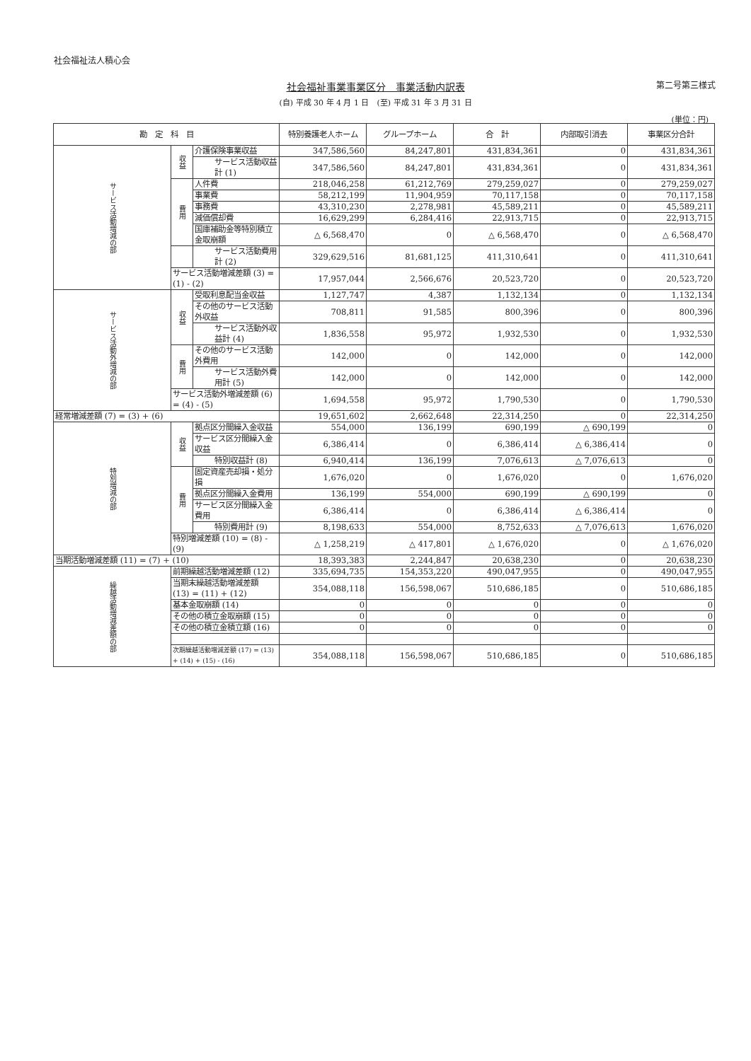社会福祉法人積心会
社会福祉事業事業区分　事業活動内訳表 第二号第三様式
(自) 平成 30 年 4 月 1 日　(至) 平成 31 年 3 月 31 日
(単位：円)
| 勘 定 科 目 | | | 特別養護老人ホーム | グループホーム | 合 計 | 内部取引消去 | 事業区分合計 |
| --- | --- | --- | --- | --- | --- | --- | --- |
| サービス活動増減の部 | 収益 | 介護保険事業収益 | 347,586,560 | 84,247,801 | 431,834,361 | 0 | 431,834,361 |
| | | サービス活動収益計 (1) | 347,586,560 | 84,247,801 | 431,834,361 | 0 | 431,834,361 |
| | 費用 | 人件費 | 218,046,258 | 61,212,769 | 279,259,027 | 0 | 279,259,027 |
| | | 事業費 | 58,212,199 | 11,904,959 | 70,117,158 | 0 | 70,117,158 |
| | | 事務費 | 43,310,230 | 2,278,981 | 45,589,211 | 0 | 45,589,211 |
| | | 減価償却費 | 16,629,299 | 6,284,416 | 22,913,715 | 0 | 22,913,715 |
| | | 国庫補助金等特別積立金取崩額 | △ 6,568,470 | 0 | △ 6,568,470 | 0 | △ 6,568,470 |
| | | サービス活動費用計 (2) | 329,629,516 | 81,681,125 | 411,310,641 | 0 | 411,310,641 |
| | サービス活動増減差額 (3) = (1) - (2) | | 17,957,044 | 2,566,676 | 20,523,720 | 0 | 20,523,720 |
| サービス活動外増減の部 | 収益 | 受取利息配当金収益 | 1,127,747 | 4,387 | 1,132,134 | 0 | 1,132,134 |
| | | その他のサービス活動外収益 | 708,811 | 91,585 | 800,396 | 0 | 800,396 |
| | | サービス活動外収益計 (4) | 1,836,558 | 95,972 | 1,932,530 | 0 | 1,932,530 |
| | 費用 | その他のサービス活動外費用 | 142,000 | 0 | 142,000 | 0 | 142,000 |
| | | サービス活動外費用計 (5) | 142,000 | 0 | 142,000 | 0 | 142,000 |
| | サービス活動外増減差額 (6) = (4) - (5) | | 1,694,558 | 95,972 | 1,790,530 | 0 | 1,790,530 |
| 経常増減差額 (7) = (3) + (6) | | | 19,651,602 | 2,662,648 | 22,314,250 | 0 | 22,314,250 |
| 特別増減の部 | 収益 | 拠点区分間繰入金収益 | 554,000 | 136,199 | 690,199 | △ 690,199 | 0 |
| | | サービス区分間繰入金収益 | 6,386,414 | 0 | 6,386,414 | △ 6,386,414 | 0 |
| | | 特別収益計 (8) | 6,940,414 | 136,199 | 7,076,613 | △ 7,076,613 | 0 |
| | 費用 | 固定資産売却損・処分損 | 1,676,020 | 0 | 1,676,020 | 0 | 1,676,020 |
| | | 拠点区分間繰入金費用 | 136,199 | 554,000 | 690,199 | △ 690,199 | 0 |
| | | サービス区分間繰入金費用 | 6,386,414 | 0 | 6,386,414 | △ 6,386,414 | 0 |
| | | 特別費用計 (9) | 8,198,633 | 554,000 | 8,752,633 | △ 7,076,613 | 1,676,020 |
| | 特別増減差額 (10) = (8) - (9) | | △ 1,258,219 | △ 417,801 | △ 1,676,020 | 0 | △ 1,676,020 |
| 当期活動増減差額 (11) = (7) + (10) | | | 18,393,383 | 2,244,847 | 20,638,230 | 0 | 20,638,230 |
| 繰越活動増減差額の部 | 前期繰越活動増減差額 (12) | | 335,694,735 | 154,353,220 | 490,047,955 | 0 | 490,047,955 |
| | 当期末繰越活動増減差額 (13) = (11) + (12) | | 354,088,118 | 156,598,067 | 510,686,185 | 0 | 510,686,185 |
| | 基本金取崩額 (14) | | 0 | 0 | 0 | 0 | 0 |
| | その他の積立金取崩額 (15) | | 0 | 0 | 0 | 0 | 0 |
| | その他の積立金積立額 (16) | | 0 | 0 | 0 | 0 | 0 |
| | 次期繰越活動増減差額 (17) = (13) + (14) + (15) - (16) | | 354,088,118 | 156,598,067 | 510,686,185 | 0 | 510,686,185 |